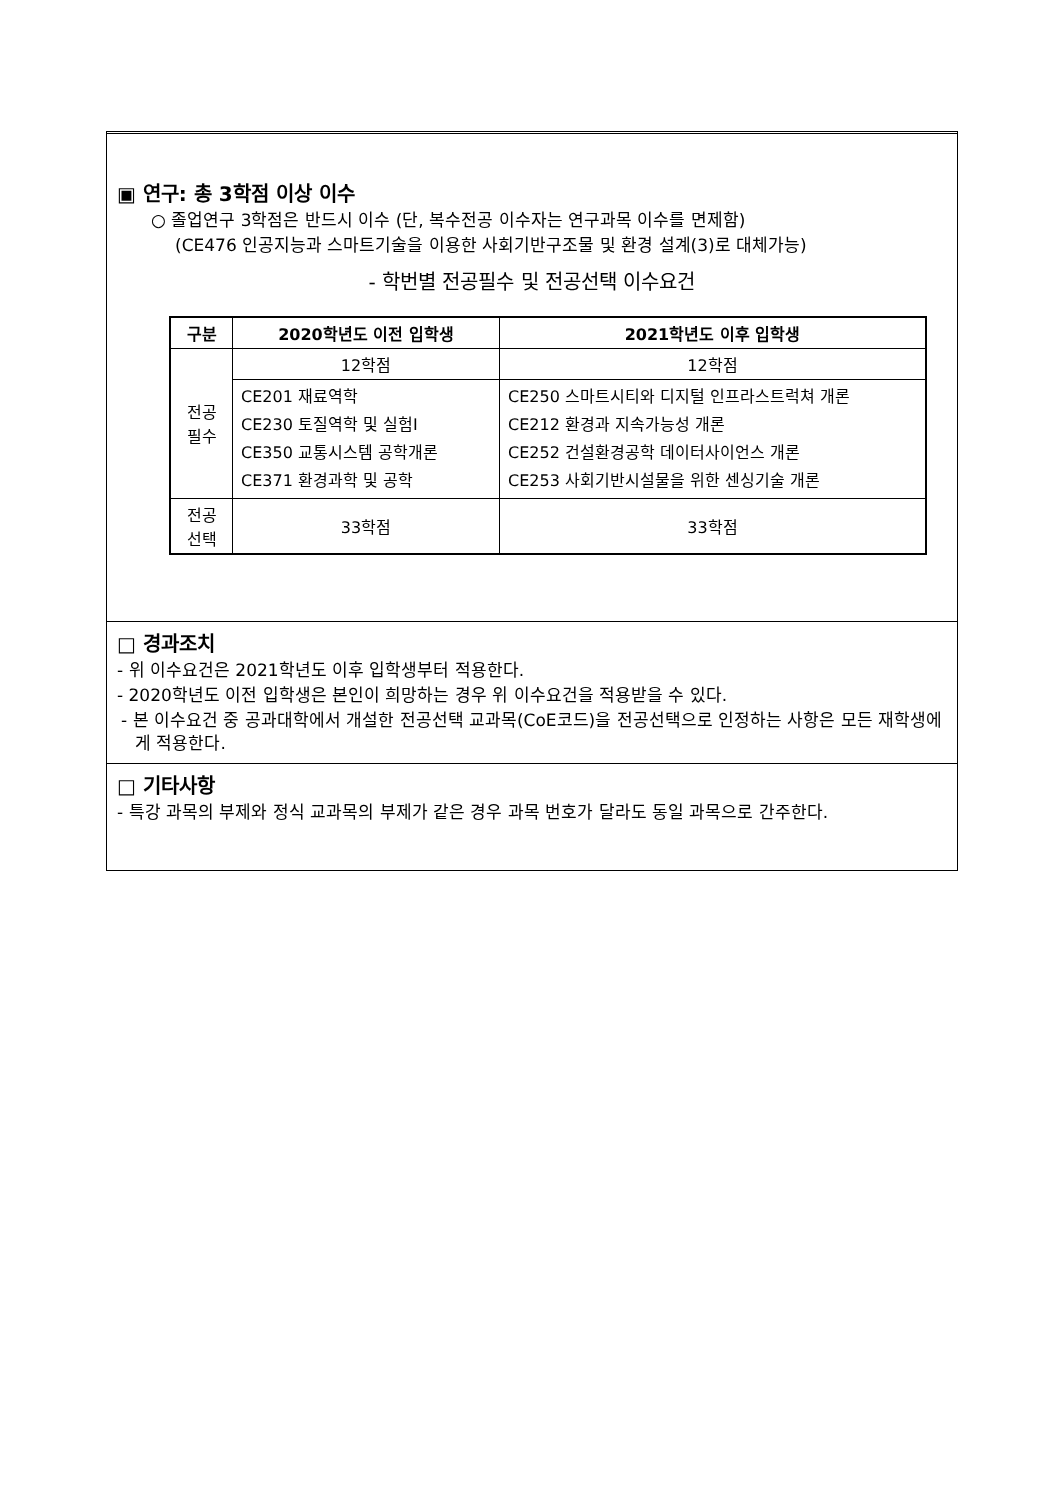▣ 연구: 총 3학점 이상 이수
○ 졸업연구 3학점은 반드시 이수 (단, 복수전공 이수자는 연구과목 이수를 면제함)
(CE476 인공지능과 스마트기술을 이용한 사회기반구조물 및 환경 설계(3)로 대체가능)
- 학번별 전공필수 및 전공선택 이수요건
| 구분 | 2020학년도 이전 입학생 | 2021학년도 이후 입학생 |
| --- | --- | --- |
| 전공 필수 | 12학점 | 12학점 |
| | CE201 재료역학 CE230 토질역학 및 실험I CE350 교통시스템 공학개론 CE371 환경과학 및 공학 | CE250 스마트시티와 디지털 인프라스트럭쳐 개론 CE212 환경과 지속가능성 개론 CE252 건설환경공학 데이터사이언스 개론 CE253 사회기반시설물을 위한 센싱기술 개론 |
| 전공 선택 | 33학점 | 33학점 |
□ 경과조치
- 위 이수요건은 2021학년도 이후 입학생부터 적용한다.
- 2020학년도 이전 입학생은 본인이 희망하는 경우 위 이수요건을 적용받을 수 있다.
- 본 이수요건 중 공과대학에서 개설한 전공선택 교과목(CoE코드)을 전공선택으로 인정하는 사항은 모든 재학생에게 적용한다.
□ 기타사항
- 특강 과목의 부제와 정식 교과목의 부제가 같은 경우 과목 번호가 달라도 동일 과목으로 간주한다.